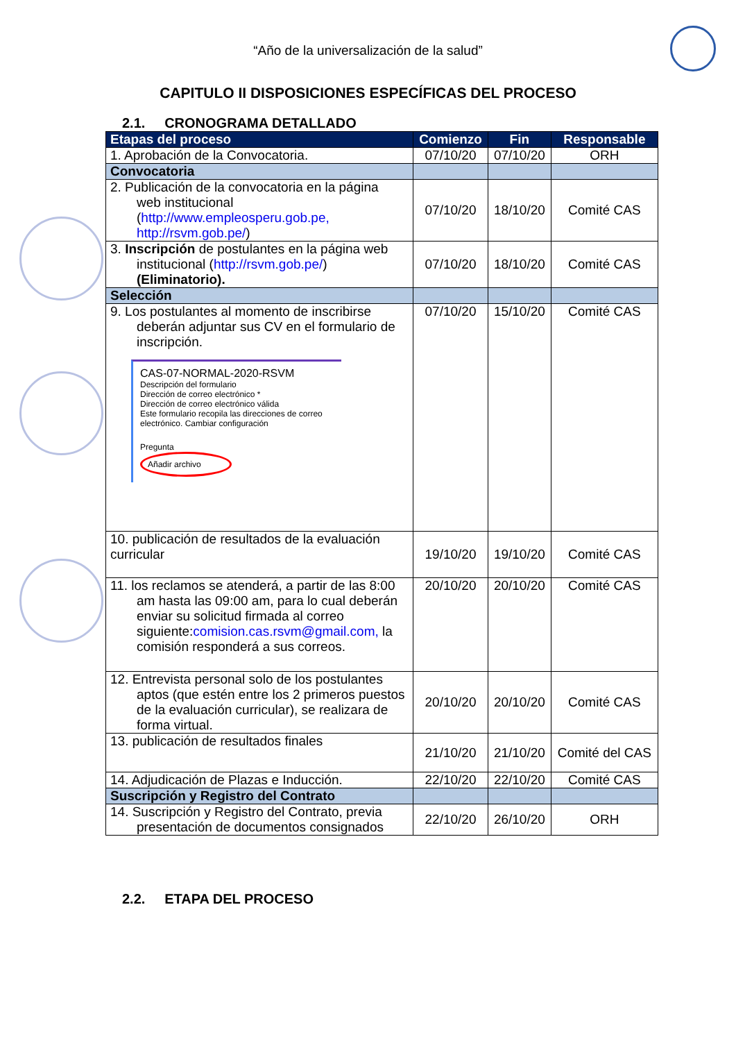“Año de la universalización de la salud”
CAPITULO II DISPOSICIONES ESPECÍFICAS DEL PROCESO
2.1. CRONOGRAMA DETALLADO
| Etapas del proceso | Comienzo | Fin | Responsable |
| --- | --- | --- | --- |
| 1. Aprobación de la Convocatoria. | 07/10/20 | 07/10/20 | ORH |
| Convocatoria | | | |
| 2. Publicación de la convocatoria en la página web institucional ( http://www.empleosperu.gob.pe, http://rsvm.gob.pe/ ) | 07/10/20 | 18/10/20 | Comité CAS |
| 3. Inscripción de postulantes en la página web institucional ( http://rsvm.gob.pe/ ) (Eliminatorio). | 07/10/20 | 18/10/20 | Comité CAS |
| Selección | | | |
| 9. Los postulantes al momento de inscribirse deberán adjuntar sus CV en el formulario de inscripción. CAS-07-NORMAL-2020-RSVM Descripción del formulario Dirección de correo electrónico * Dirección de correo electrónico válida Este formulario recopila las direcciones de correo electrónico. Cambiar configuración Pregunta Añadir archivo | 07/10/20 | 15/10/20 | Comité CAS |
| 10. publicación de resultados de la evaluación curricular | 19/10/20 | 19/10/20 | Comité CAS |
| 11. los reclamos se atenderá, a partir de las 8:00 am hasta las 09:00 am, para lo cual deberán enviar su solicitud firmada al correo siguiente: comision.cas.rsvm@gmail.com, la comisión responderá a sus correos. | 20/10/20 | 20/10/20 | Comité CAS |
| 12. Entrevista personal solo de los postulantes aptos (que estén entre los 2 primeros puestos de la evaluación curricular), se realizara de forma virtual. | 20/10/20 | 20/10/20 | Comité CAS |
| 13. publicación de resultados finales | 21/10/20 | 21/10/20 | Comité del CAS |
| 14. Adjudicación de Plazas e Inducción. | 22/10/20 | 22/10/20 | Comité CAS |
| Suscripción y Registro del Contrato | | | |
| 14. Suscripción y Registro del Contrato, previa presentación de documentos consignados | 22/10/20 | 26/10/20 | ORH |
2.2. ETAPA DEL PROCESO